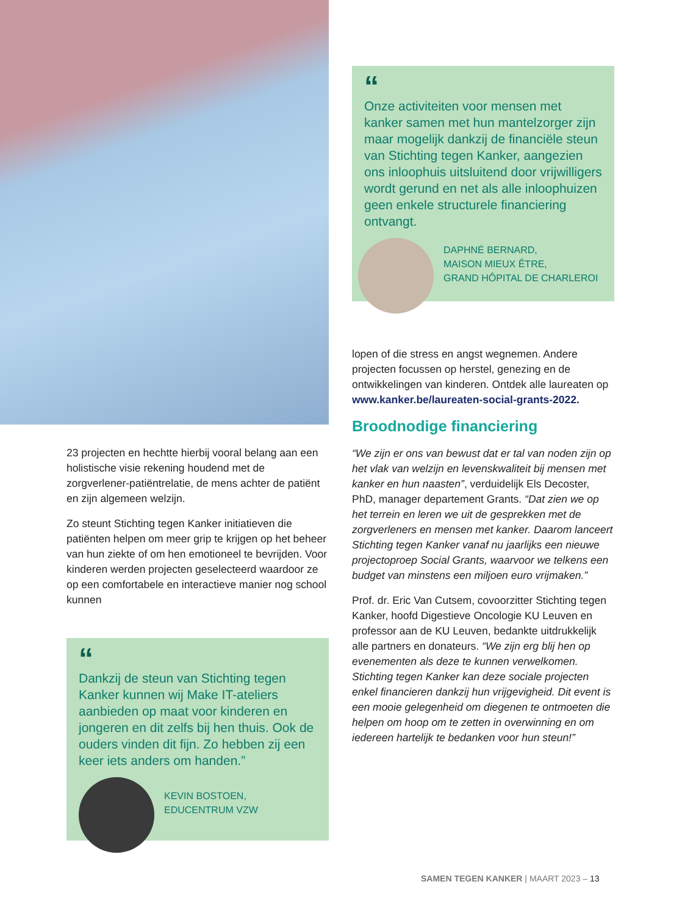“
Onze activiteiten voor mensen met kanker samen met hun mantelzorger zijn maar mogelijk dankzij de financiële steun van Stichting tegen Kanker, aangezien ons inloophuis uitsluitend door vrijwilligers wordt gerund en net als alle inloophuizen geen enkele structurele financiering ontvangt.
DAPHNÉ BERNARD,
MAISON MIEUX ÊTRE,
GRAND HÔPITAL DE CHARLEROI
lopen of die stress en angst wegnemen. Andere projecten focussen op herstel, genezing en de ontwikkelingen van kinderen. Ontdek alle laureaten op www.kanker.be/laureaten-social-grants-2022.
Broodnodige financiering
“We zijn er ons van bewust dat er tal van noden zijn op het vlak van welzijn en levenskwaliteit bij mensen met kanker en hun naasten”, verduidelijk Els Decoster, PhD, manager departement Grants. “Dat zien we op het terrein en leren we uit de gesprekken met de zorgverleners en mensen met kanker. Daarom lanceert Stichting tegen Kanker vanaf nu jaarlijks een nieuwe projectoproep Social Grants, waarvoor we telkens een budget van minstens een miljoen euro vrijmaken.”
Prof. dr. Eric Van Cutsem, covoorzitter Stichting tegen Kanker, hoofd Digestieve Oncologie KU Leuven en professor aan de KU Leuven, bedankte uitdrukkelijk alle partners en donateurs. “We zijn erg blij hen op evenementen als deze te kunnen verwelkomen. Stichting tegen Kanker kan deze sociale projecten enkel financieren dankzij hun vrijgevigheid. Dit event is een mooie gelegenheid om diegenen te ontmoeten die helpen om hoop om te zetten in overwinning en om iedereen hartelijk te bedanken voor hun steun!”
23 projecten en hechtte hierbij vooral belang aan een holistische visie rekening houdend met de zorgverlener-patiëntrelatie, de mens achter de patiënt en zijn algemeen welzijn.
Zo steunt Stichting tegen Kanker initiatieven die patiënten helpen om meer grip te krijgen op het beheer van hun ziekte of om hen emotioneel te bevrijden. Voor kinderen werden projecten geselecteerd waardoor ze op een comfortabele en interactieve manier nog school kunnen
“
Dankzij de steun van Stichting tegen Kanker kunnen wij Make IT-ateliers aanbieden op maat voor kinderen en jongeren en dit zelfs bij hen thuis. Ook de ouders vinden dit fijn. Zo hebben zij een keer iets anders om handen.”
KEVIN BOSTOEN,
EDUCENTRUM VZW
SAMEN TEGEN KANKER | MAART 2023 – 13